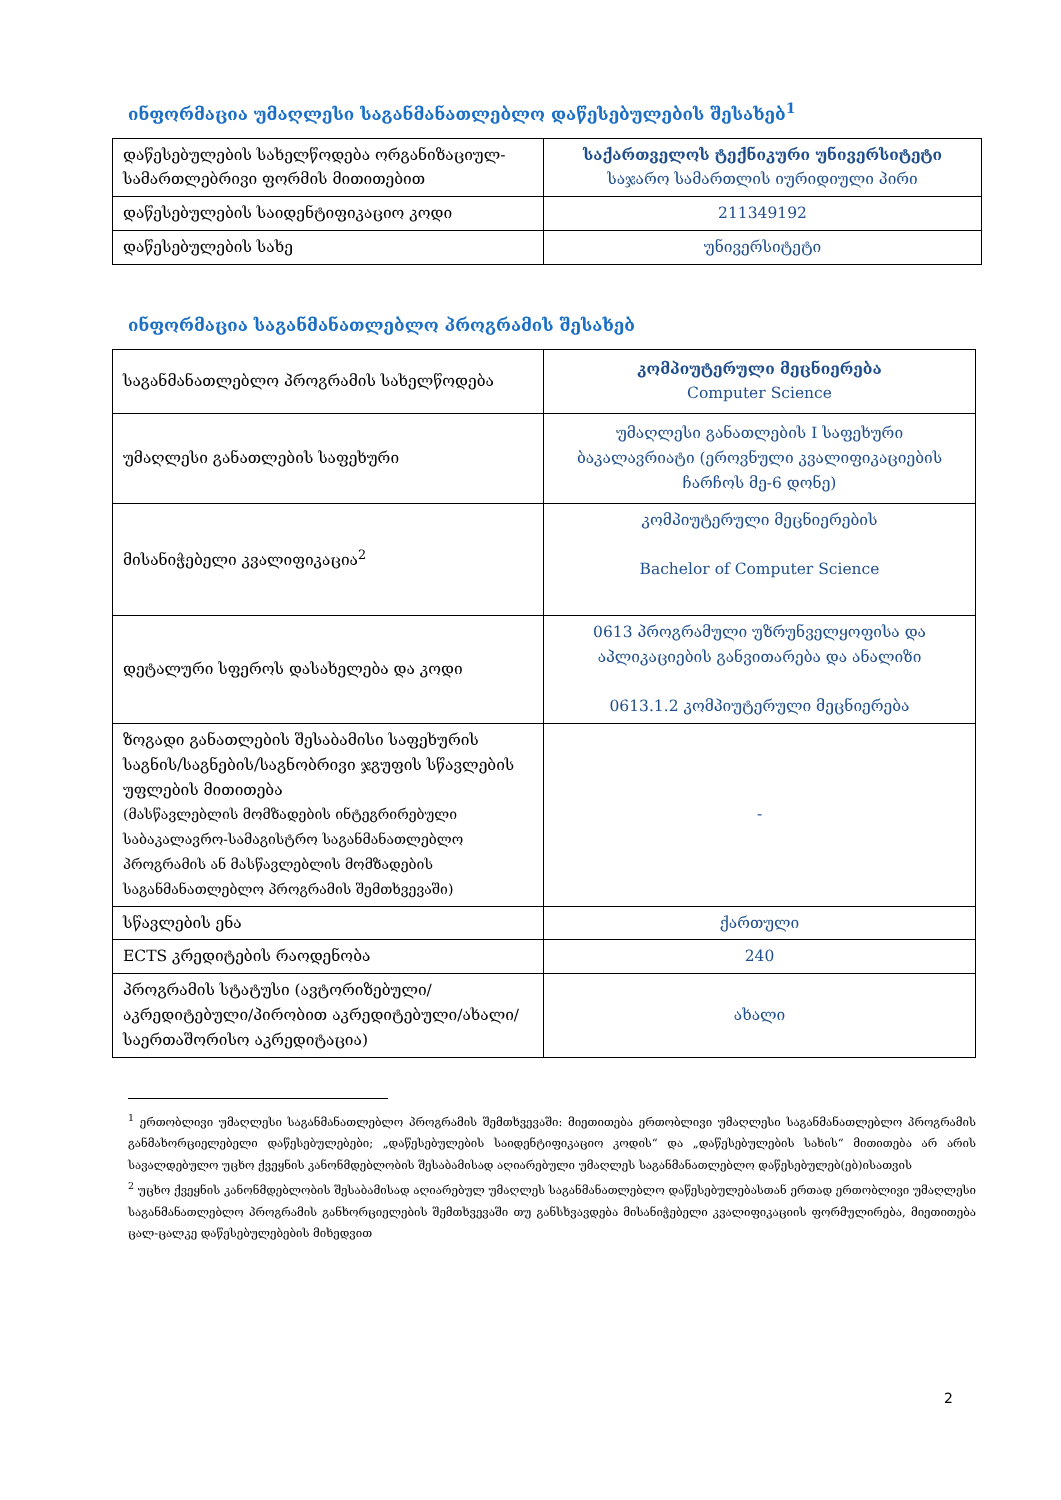ინფორმაცია უმაღლესი საგანმანათლებლო დაწესებულების შესახებ<sup>1</sup>
| დაწესებულების სახელწოდება ორგანიზაციულ-სამართლებრივი ფორმის მითითებით | საქართველოს ტექნიკური უნივერსიტეტი საჯარო სამართლის იურიდიული პირი |
| დაწესებულების საიდენტიფიკაციო კოდი | 211349192 |
| დაწესებულების სახე | უნივერსიტეტი |
ინფორმაცია საგანმანათლებლო პროგრამის შესახებ
| საგანმანათლებლო პროგრამის სახელწოდება | კომპიუტერული მეცნიერება Computer Science |
| უმაღლესი განათლების საფეხური | უმაღლესი განათლების I საფეხური ბაკალავრიატი (ეროვნული კვალიფიკაციების ჩარჩოს მე-6 დონე) |
| მისანიჭებელი კვალიფიკაცია<sup>2</sup> | კომპიუტერული მეცნიერების Bachelor of Computer Science |
| დეტალური სფეროს დასახელება და კოდი | 0613 პროგრამული უზრუნველყოფისა და აპლიკაციების განვითარება და ანალიზი 0613.1.2 კომპიუტერული მეცნიერება |
| ზოგადი განათლების შესაბამისი საფეხურის საგნის/საგნების/საგნობრივი ჯგუფის სწავლების უფლების მითითება (მასწავლებლის მომზადების ინტეგრირებული საბაკალავრო-სამაგისტრო საგანმანათლებლო პროგრამის ან მასწავლებლის მომზადების საგანმანათლებლო პროგრამის შემთხვევაში) | - |
| სწავლების ენა | ქართული |
| ECTS კრედიტების რაოდენობა | 240 |
| პროგრამის სტატუსი (ავტორიზებული/აკრედიტებული/პირობით აკრედიტებული/ახალი/საერთაშორისო აკრედიტაცია) | ახალი |
<sup>1</sup> ერთობლივი უმაღლესი საგანმანათლებლო პროგრამის შემთხვევაში: მიეთითება ერთობლივი უმაღლესი საგანმანათლებლო პროგრამის განმახორციელებელი დაწესებულებები; „დაწესებულების საიდენტიფიკაციო კოდის“ და „დაწესებულების სახის“ მითითება არ არის სავალდებულო უცხო ქვეყნის კანონმდებლობის შესაბამისად აღიარებული უმაღლეს საგანმანათლებლო დაწესებულებ(ებ)ისათვის
<sup>2</sup> უცხო ქვეყნის კანონმდებლობის შესაბამისად აღიარებულ უმაღლეს საგანმანათლებლო დაწესებულებასთან ერთად ერთობლივი უმაღლესი საგანმანათლებლო პროგრამის განხორციელების შემთხვევაში თუ განსხვავდება მისანიჭებელი კვალიფიკაციის ფორმულირება, მიეთითება ცალ-ცალკე დაწესებულებების მიხედვით
2